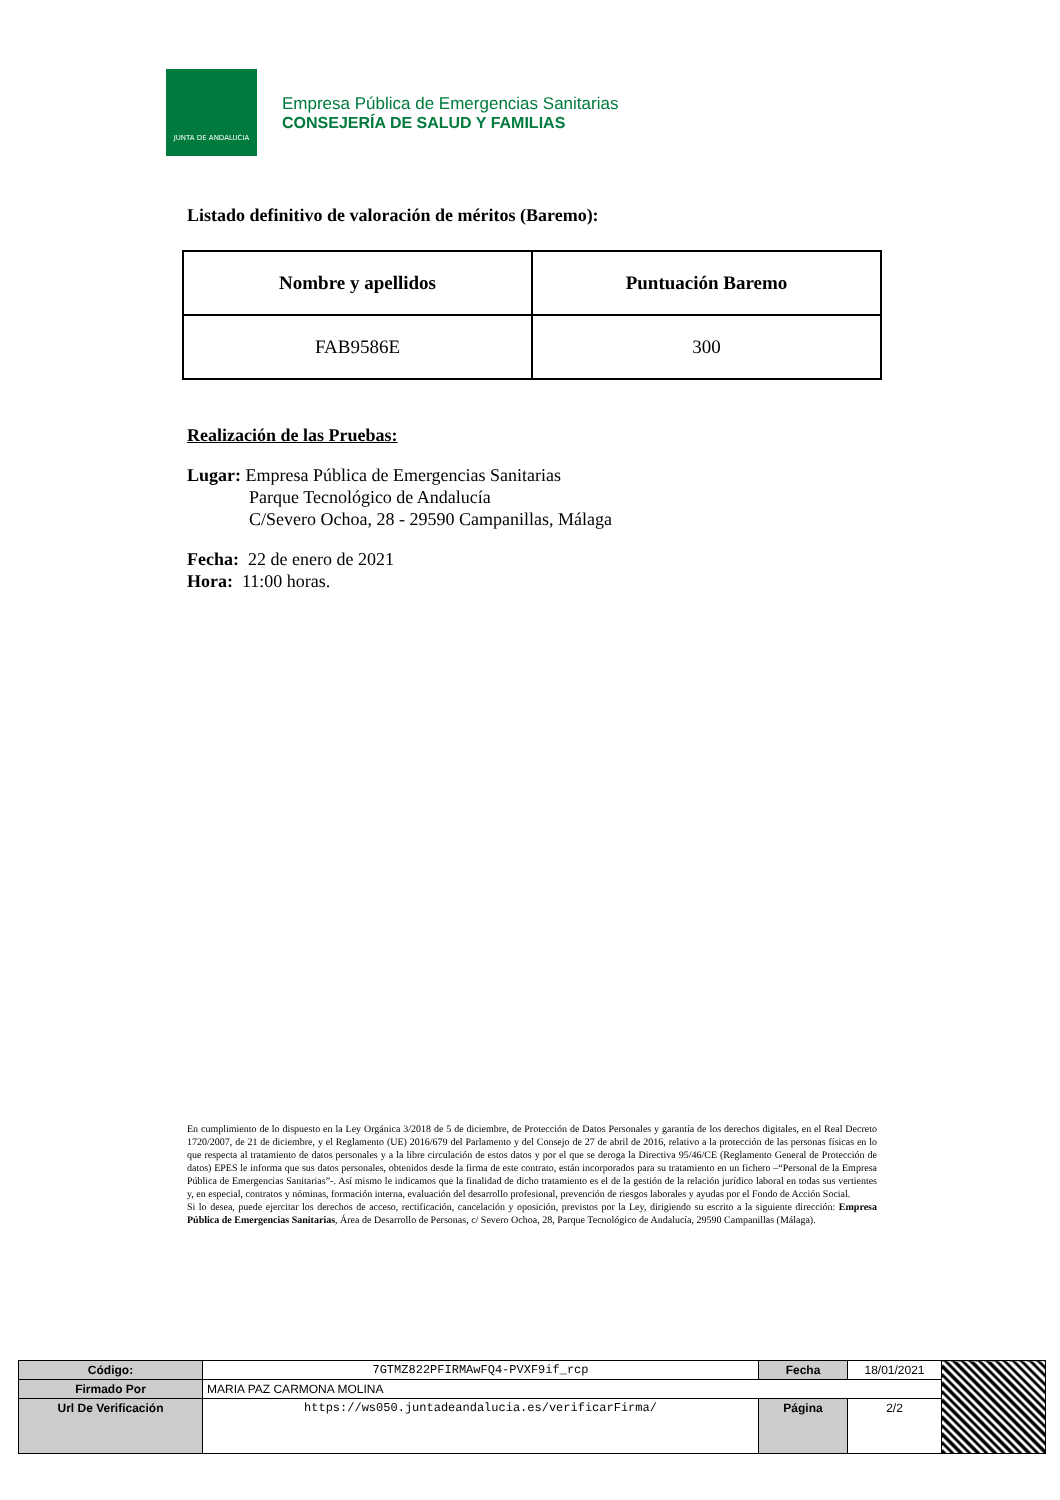JUNTA DE ANDALUCIA
Empresa Pública de Emergencias Sanitarias
CONSEJERÍA DE SALUD Y FAMILIAS
Listado definitivo de valoración de méritos (Baremo):
| Nombre y apellidos | Puntuación Baremo |
| --- | --- |
| FAB9586E | 300 |
Realización de las Pruebas:
Lugar: Empresa Pública de Emergencias Sanitarias
Parque Tecnológico de Andalucía
C/Severo Ochoa, 28 - 29590 Campanillas, Málaga
Fecha: 22 de enero de 2021
Hora: 11:00 horas.
En cumplimiento de lo dispuesto en la Ley Orgánica 3/2018 de 5 de diciembre, de Protección de Datos Personales y garantía de los derechos digitales, en el Real Decreto 1720/2007, de 21 de diciembre, y el Reglamento (UE) 2016/679 del Parlamento y del Consejo de 27 de abril de 2016, relativo a la protección de las personas físicas en lo que respecta al tratamiento de datos personales y a la libre circulación de estos datos y por el que se deroga la Directiva 95/46/CE (Reglamento General de Protección de datos) EPES le informa que sus datos personales, obtenidos desde la firma de este contrato, están incorporados para su tratamiento en un fichero –“Personal de la Empresa Pública de Emergencias Sanitarias”-. Así mismo le indicamos que la finalidad de dicho tratamiento es el de la gestión de la relación jurídico laboral en todas sus vertientes y, en especial, contratos y nóminas, formación interna, evaluación del desarrollo profesional, prevención de riesgos laborales y ayudas por el Fondo de Acción Social.
Si lo desea, puede ejercitar los derechos de acceso, rectificación, cancelación y oposición, previstos por la Ley, dirigiendo su escrito a la siguiente dirección: Empresa Pública de Emergencias Sanitarias, Área de Desarrollo de Personas, c/ Severo Ochoa, 28, Parque Tecnológico de Andalucía, 29590 Campanillas (Málaga).
| Código: | 7GTMZ822PFIRMAwFQ4-PVXF9if_rcp | Fecha | 18/01/2021 | |
| Firmado Por | MARIA PAZ CARMONA MOLINA | | | |
| Url De Verificación | https://ws050.juntadeandalucia.es/verificarFirma/ | Página | 2/2 | |